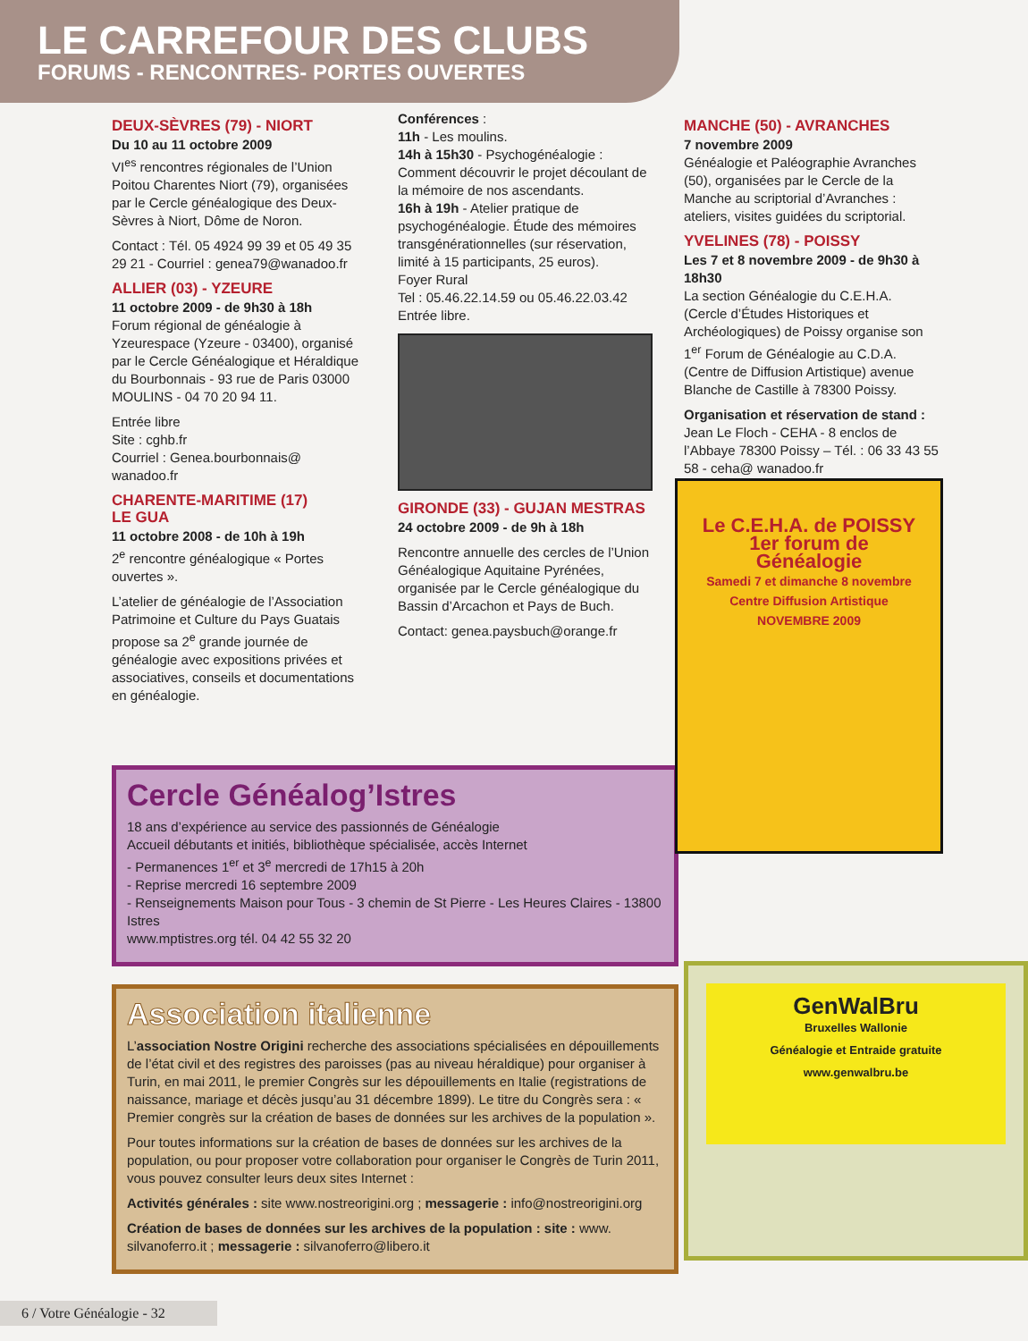LE CARREFOUR DES CLUBS
FORUMS - RENCONTRES- PORTES OUVERTES
DEUX-SÈVRES (79) - NIORT
Du 10 au 11 octobre 2009
VI<sup>es</sup> rencontres régionales de l’Union Poitou Charentes Niort (79), organisées par le Cercle généalogique des Deux-Sèvres à Niort, Dôme de Noron.
Contact : Tél. 05 4924 99 39 et 05 49 35 29 21 - Courriel : genea79@wanadoo.fr
ALLIER (03) - YZEURE
11 octobre 2009 - de 9h30 à 18h
Forum régional de généalogie à Yzeurespace (Yzeure - 03400), organisé par le Cercle Généalogique et Héraldique du Bourbonnais - 93 rue de Paris 03000 MOULINS - 04 70 20 94 11.
Entrée libre
Site : cghb.fr
Courriel : Genea.bourbonnais@ wanadoo.fr
CHARENTE-MARITIME (17)
LE GUA
11 octobre 2008 - de 10h à 19h
2<sup>e</sup> rencontre généalogique « Portes ouvertes ».
L’atelier de généalogie de l’Association Patrimoine et Culture du Pays Guatais propose sa 2<sup>e</sup> grande journée de généalogie avec expositions privées et associatives, conseils et documentations en généalogie.
Conférences :
11h - Les moulins.
14h à 15h30 - Psychogénéalogie : Comment découvrir le projet découlant de la mémoire de nos ascendants.
16h à 19h - Atelier pratique de psychogénéalogie. Étude des mémoires transgénérationnelles (sur réservation, limité à 15 participants, 25 euros).
Foyer Rural
Tel : 05.46.22.14.59 ou 05.46.22.03.42
Entrée libre.
GIRONDE (33) - GUJAN MESTRAS
24 octobre 2009 - de 9h à 18h
Rencontre annuelle des cercles de l’Union Généalogique Aquitaine Pyrénées, organisée par le Cercle généalogique du Bassin d’Arcachon et Pays de Buch.
Contact: genea.paysbuch@orange.fr
MANCHE (50) - AVRANCHES
7 novembre 2009
Généalogie et Paléographie Avranches (50), organisées par le Cercle de la Manche au scriptorial d’Avranches : ateliers, visites guidées du scriptorial.
YVELINES (78) - POISSY
Les 7 et 8 novembre 2009 - de 9h30 à 18h30
La section Généalogie du C.E.H.A. (Cercle d’Études Historiques et Archéologiques) de Poissy organise son 1<sup>er</sup> Forum de Généalogie au C.D.A. (Centre de Diffusion Artistique) avenue Blanche de Castille à 78300 Poissy.
Organisation et réservation de stand :
Jean Le Floch - CEHA - 8 enclos de l’Abbaye 78300 Poissy – Tél. : 06 33 43 55 58 - ceha@ wanadoo.fr
Le C.E.H.A. de POISSY
1er forum de
Généalogie
Samedi 7 et dimanche 8 novembre
Centre Diffusion Artistique
NOVEMBRE 2009
Cercle Généalog’Istres
18 ans d’expérience au service des passionnés de Généalogie
Accueil débutants et initiés, bibliothèque spécialisée, accès Internet
- Permanences 1<sup>er</sup> et 3<sup>e</sup> mercredi de 17h15 à 20h
- Reprise mercredi 16 septembre 2009
- Renseignements Maison pour Tous - 3 chemin de St Pierre - Les Heures Claires - 13800 Istres
www.mptistres.org tél. 04 42 55 32 20
Association italienne
L’association Nostre Origini recherche des associations spécialisées en dépouillements de l’état civil et des registres des paroisses (pas au niveau héraldique) pour organiser à Turin, en mai 2011, le premier Congrès sur les dépouillements en Italie (registrations de naissance, mariage et décès jusqu’au 31 décembre 1899). Le titre du Congrès sera : « Premier congrès sur la création de bases de données sur les archives de la population ».
Pour toutes informations sur la création de bases de données sur les archives de la population, ou pour proposer votre collaboration pour organiser le Congrès de Turin 2011, vous pouvez consulter leurs deux sites Internet :
Activités générales : site www.nostreorigini.org ; messagerie : info@nostreorigini.org
Création de bases de données sur les archives de la population : site : www. silvanoferro.it ; messagerie : silvanoferro@libero.it
GenWalBru
Bruxelles Wallonie
Généalogie et Entraide gratuite
www.genwalbru.be
6 / Votre Généalogie - 32